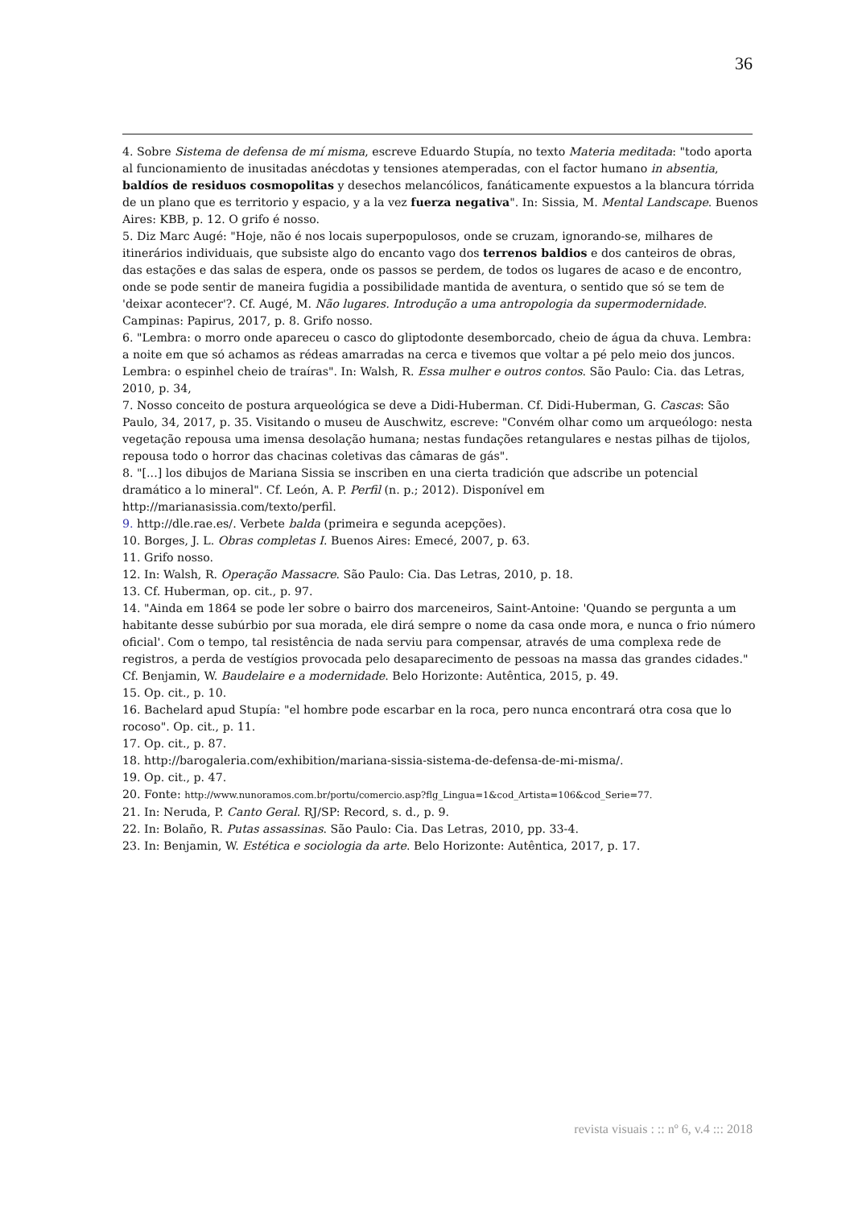36
4. Sobre Sistema de defensa de mí misma, escreve Eduardo Stupía, no texto Materia meditada: "todo aporta al funcionamiento de inusitadas anécdotas y tensiones atemperadas, con el factor humano in absentia, baldíos de residuos cosmopolitas y desechos melancólicos, fanáticamente expuestos a la blancura tórrida de un plano que es territorio y espacio, y a la vez fuerza negativa". In: Sissia, M. Mental Landscape. Buenos Aires: KBB, p. 12. O grifo é nosso.
5. Diz Marc Augé: "Hoje, não é nos locais superpopulosos, onde se cruzam, ignorando-se, milhares de itinerários individuais, que subsiste algo do encanto vago dos terrenos baldios e dos canteiros de obras, das estações e das salas de espera, onde os passos se perdem, de todos os lugares de acaso e de encontro, onde se pode sentir de maneira fugidia a possibilidade mantida de aventura, o sentido que só se tem de 'deixar acontecer'?. Cf. Augé, M. Não lugares. Introdução a uma antropologia da supermodernidade. Campinas: Papirus, 2017, p. 8. Grifo nosso.
6. "Lembra: o morro onde apareceu o casco do gliptodonte desemborcado, cheio de água da chuva. Lembra: a noite em que só achamos as rédeas amarradas na cerca e tivemos que voltar a pé pelo meio dos juncos. Lembra: o espinhel cheio de traíras". In: Walsh, R. Essa mulher e outros contos. São Paulo: Cia. das Letras, 2010, p. 34,
7. Nosso conceito de postura arqueológica se deve a Didi-Huberman. Cf. Didi-Huberman, G. Cascas: São Paulo, 34, 2017, p. 35. Visitando o museu de Auschwitz, escreve: "Convém olhar como um arqueólogo: nesta vegetação repousa uma imensa desolação humana; nestas fundações retangulares e nestas pilhas de tijolos, repousa todo o horror das chacinas coletivas das câmaras de gás".
8. "[...] los dibujos de Mariana Sissia se inscriben en una cierta tradición que adscribe un potencial dramático a lo mineral". Cf. León, A. P. Perfil (n. p.; 2012). Disponível em http://marianasissia.com/texto/perfil.
9. http://dle.rae.es/. Verbete balda (primeira e segunda acepções).
10. Borges, J. L. Obras completas I. Buenos Aires: Emecé, 2007, p. 63.
11. Grifo nosso.
12. In: Walsh, R. Operação Massacre. São Paulo: Cia. Das Letras, 2010, p. 18.
13. Cf. Huberman, op. cit., p. 97.
14. "Ainda em 1864 se pode ler sobre o bairro dos marceneiros, Saint-Antoine: 'Quando se pergunta a um habitante desse subúrbio por sua morada, ele dirá sempre o nome da casa onde mora, e nunca o frio número oficial'. Com o tempo, tal resistência de nada serviu para compensar, através de uma complexa rede de registros, a perda de vestígios provocada pelo desaparecimento de pessoas na massa das grandes cidades." Cf. Benjamin, W. Baudelaire e a modernidade. Belo Horizonte: Autêntica, 2015, p. 49.
15. Op. cit., p. 10.
16. Bachelard apud Stupía: "el hombre pode escarbar en la roca, pero nunca encontrará otra cosa que lo rocoso". Op. cit., p. 11.
17. Op. cit., p. 87.
18. http://barogaleria.com/exhibition/mariana-sissia-sistema-de-defensa-de-mi-misma/.
19. Op. cit., p. 47.
20. Fonte: http://www.nunoramos.com.br/portu/comercio.asp?flg_Lingua=1&cod_Artista=106&cod_Serie=77.
21. In: Neruda, P. Canto Geral. RJ/SP: Record, s. d., p. 9.
22. In: Bolaño, R. Putas assassinas. São Paulo: Cia. Das Letras, 2010, pp. 33-4.
23. In: Benjamin, W. Estética e sociologia da arte. Belo Horizonte: Autêntica, 2017, p. 17.
revista visuais : :: nº 6, v.4 ::: 2018